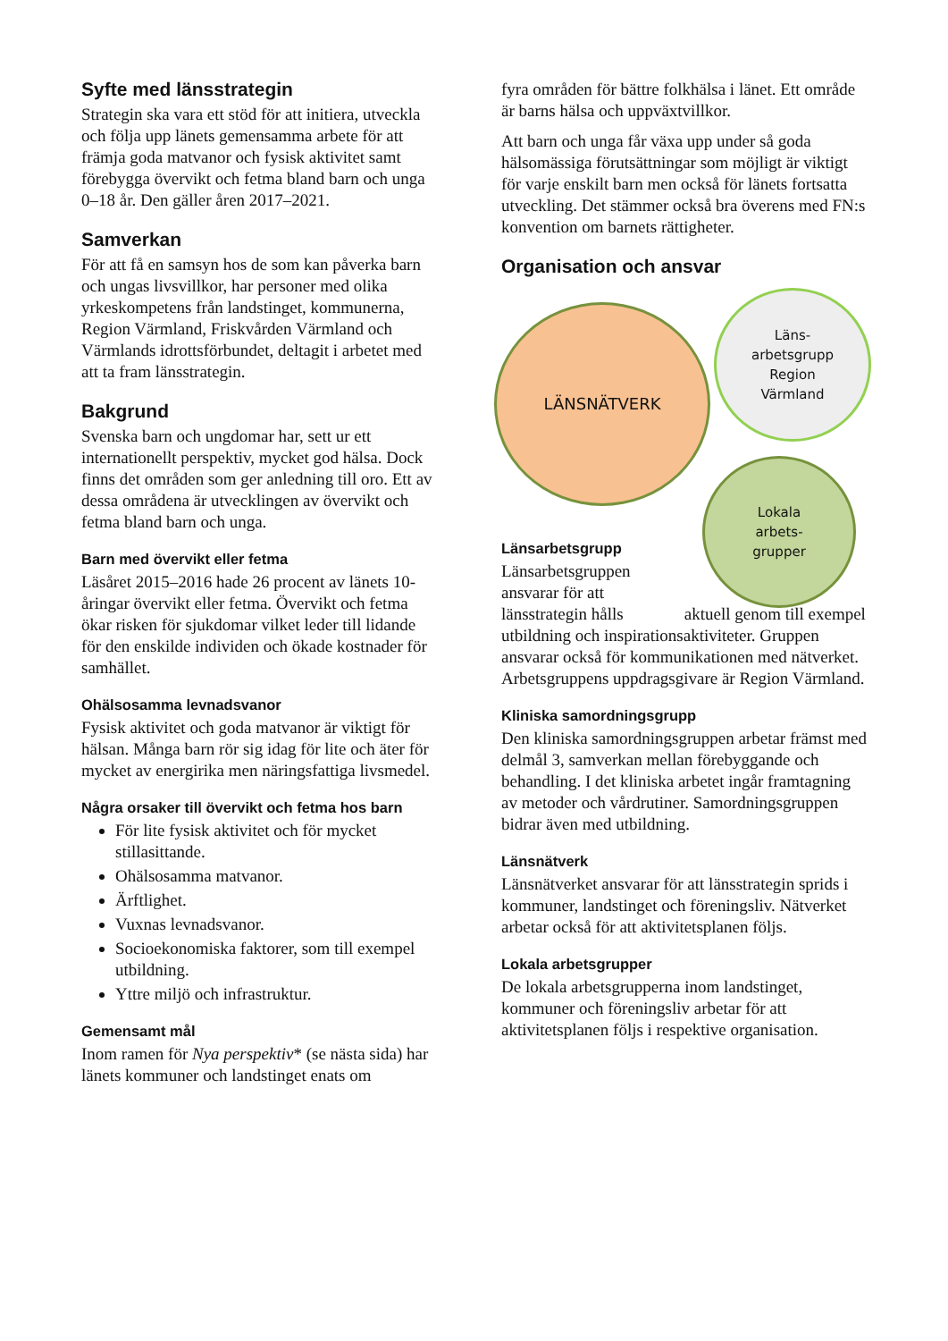Syfte med länsstrategin
Strategin ska vara ett stöd för att initiera, utveckla och följa upp länets gemensamma arbete för att främja goda matvanor och fysisk aktivitet samt förebygga övervikt och fetma bland barn och unga 0–18 år. Den gäller åren 2017–2021.
Samverkan
För att få en samsyn hos de som kan påverka barn och ungas livsvillkor, har personer med olika yrkeskompetens från landstinget, kommunerna, Region Värmland, Friskvården Värmland och Värmlands idrottsförbundet, deltagit i arbetet med att ta fram länsstrategin.
Bakgrund
Svenska barn och ungdomar har, sett ur ett internationellt perspektiv, mycket god hälsa. Dock finns det områden som ger anledning till oro. Ett av dessa områdena är utvecklingen av övervikt och fetma bland barn och unga.
Barn med övervikt eller fetma
Läsåret 2015–2016 hade 26 procent av länets 10-åringar övervikt eller fetma. Övervikt och fetma ökar risken för sjukdomar vilket leder till lidande för den enskilde individen och ökade kostnader för samhället.
Ohälsosamma levnadsvanor
Fysisk aktivitet och goda matvanor är viktigt för hälsan. Många barn rör sig idag för lite och äter för mycket av energirika men näringsfattiga livsmedel.
Några orsaker till övervikt och fetma hos barn
För lite fysisk aktivitet och för mycket stillasittande.
Ohälsosamma matvanor.
Ärftlighet.
Vuxnas levnadsvanor.
Socioekonomiska faktorer, som till exempel utbildning.
Yttre miljö och infrastruktur.
Gemensamt mål
Inom ramen för Nya perspektiv* (se nästa sida) har länets kommuner och landstinget enats om
fyra områden för bättre folkhälsa i länet. Ett område är barns hälsa och uppväxtvillkor.
Att barn och unga får växa upp under så goda hälsomässiga förutsättningar som möjligt är viktigt för varje enskilt barn men också för länets fortsatta utveckling. Det stämmer också bra överens med FN:s konvention om barnets rättigheter.
Organisation och ansvar
LÄNSNÄTVERK
Läns-
arbetsgrupp
Region
Värmland
Lokala
arbets-
grupper
Länsarbetsgrupp
Länsarbetsgruppen ansvarar för att länsstrategin hålls aktuell genom till exempel utbildning och inspirationsaktiviteter. Gruppen ansvarar också för kommunikationen med nätverket. Arbetsgruppens uppdragsgivare är Region Värmland.
Kliniska samordningsgrupp
Den kliniska samordningsgruppen arbetar främst med delmål 3, samverkan mellan förebyggande och behandling. I det kliniska arbetet ingår framtagning av metoder och vårdrutiner. Samordningsgruppen bidrar även med utbildning.
Länsnätverk
Länsnätverket ansvarar för att länsstrategin sprids i kommuner, landstinget och föreningsliv. Nätverket arbetar också för att aktivitetsplanen följs.
Lokala arbetsgrupper
De lokala arbetsgrupperna inom landstinget, kommuner och föreningsliv arbetar för att aktivitetsplanen följs i respektive organisation.